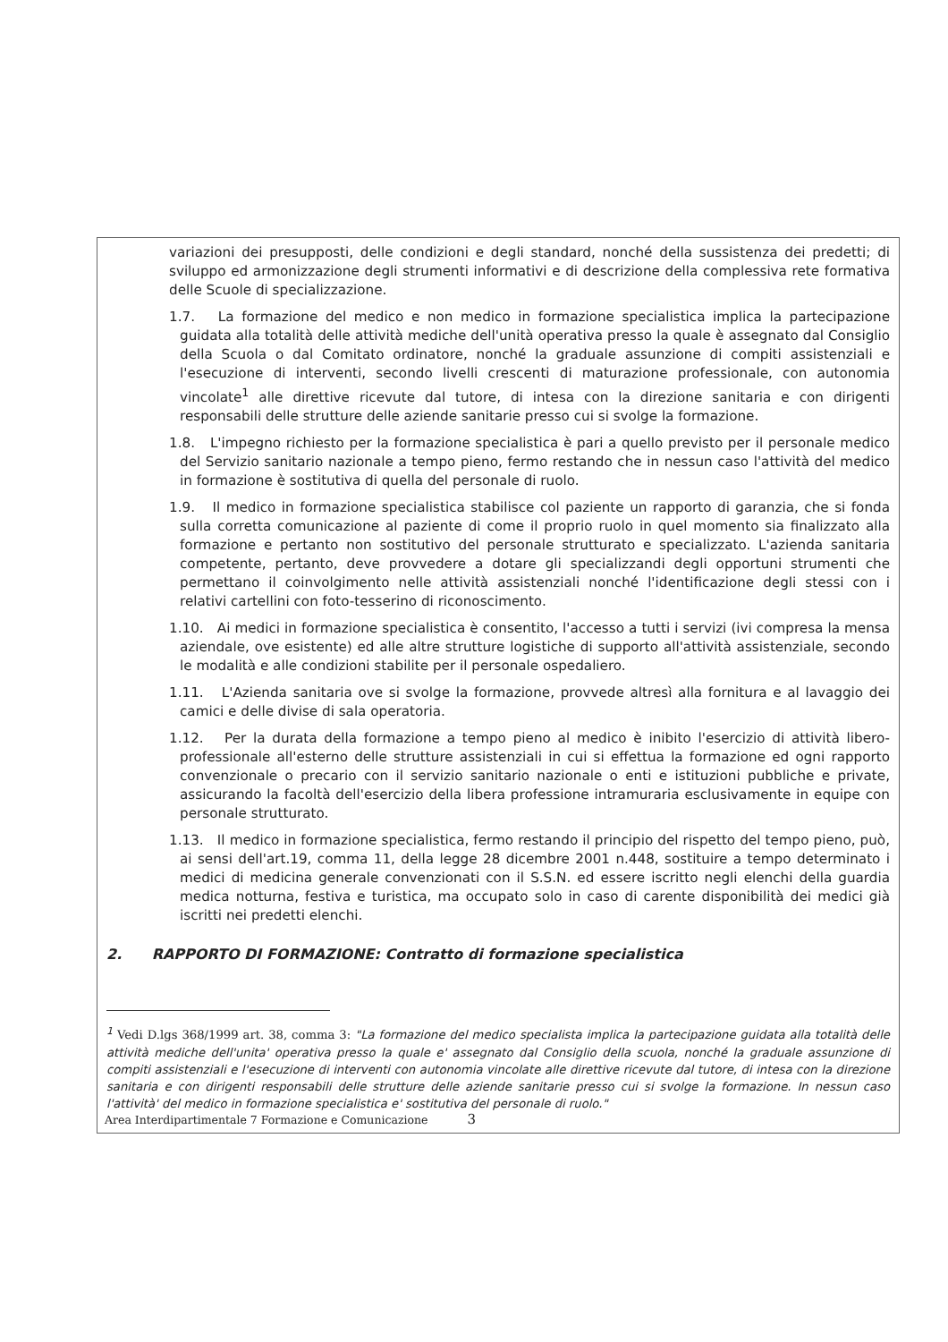variazioni dei presupposti, delle condizioni e degli standard, nonché della sussistenza dei predetti; di sviluppo ed armonizzazione degli strumenti informativi e di descrizione della complessiva rete formativa delle Scuole di specializzazione.
1.7. La formazione del medico e non medico in formazione specialistica implica la partecipazione guidata alla totalità delle attività mediche dell'unità operativa presso la quale è assegnato dal Consiglio della Scuola o dal Comitato ordinatore, nonché la graduale assunzione di compiti assistenziali e l'esecuzione di interventi, secondo livelli crescenti di maturazione professionale, con autonomia vincolate<sup>1</sup> alle direttive ricevute dal tutore, di intesa con la direzione sanitaria e con dirigenti responsabili delle strutture delle aziende sanitarie presso cui si svolge la formazione.
1.8. L'impegno richiesto per la formazione specialistica è pari a quello previsto per il personale medico del Servizio sanitario nazionale a tempo pieno, fermo restando che in nessun caso l'attività del medico in formazione è sostitutiva di quella del personale di ruolo.
1.9. Il medico in formazione specialistica stabilisce col paziente un rapporto di garanzia, che si fonda sulla corretta comunicazione al paziente di come il proprio ruolo in quel momento sia finalizzato alla formazione e pertanto non sostitutivo del personale strutturato e specializzato. L'azienda sanitaria competente, pertanto, deve provvedere a dotare gli specializzandi degli opportuni strumenti che permettano il coinvolgimento nelle attività assistenziali nonché l'identificazione degli stessi con i relativi cartellini con foto-tesserino di riconoscimento.
1.10. Ai medici in formazione specialistica è consentito, l'accesso a tutti i servizi (ivi compresa la mensa aziendale, ove esistente) ed alle altre strutture logistiche di supporto all'attività assistenziale, secondo le modalità e alle condizioni stabilite per il personale ospedaliero.
1.11. L'Azienda sanitaria ove si svolge la formazione, provvede altresì alla fornitura e al lavaggio dei camici e delle divise di sala operatoria.
1.12. Per la durata della formazione a tempo pieno al medico è inibito l'esercizio di attività libero-professionale all'esterno delle strutture assistenziali in cui si effettua la formazione ed ogni rapporto convenzionale o precario con il servizio sanitario nazionale o enti e istituzioni pubbliche e private, assicurando la facoltà dell'esercizio della libera professione intramuraria esclusivamente in equipe con personale strutturato.
1.13. Il medico in formazione specialistica, fermo restando il principio del rispetto del tempo pieno, può, ai sensi dell'art.19, comma 11, della legge 28 dicembre 2001 n.448, sostituire a tempo determinato i medici di medicina generale convenzionati con il S.S.N. ed essere iscritto negli elenchi della guardia medica notturna, festiva e turistica, ma occupato solo in caso di carente disponibilità dei medici già iscritti nei predetti elenchi.
2. RAPPORTO DI FORMAZIONE: Contratto di formazione specialistica
<sup>1</sup> Vedi D.lgs 368/1999 art. 38, comma 3: "La formazione del medico specialista implica la partecipazione guidata alla totalità delle attività mediche dell'unita' operativa presso la quale e' assegnato dal Consiglio della scuola, nonché la graduale assunzione di compiti assistenziali e l'esecuzione di interventi con autonomia vincolate alle direttive ricevute dal tutore, di intesa con la direzione sanitaria e con dirigenti responsabili delle strutture delle aziende sanitarie presso cui si svolge la formazione. In nessun caso l'attività' del medico in formazione specialistica e' sostitutiva del personale di ruolo."
Area Interdipartimentale 7 Formazione e Comunicazione 3